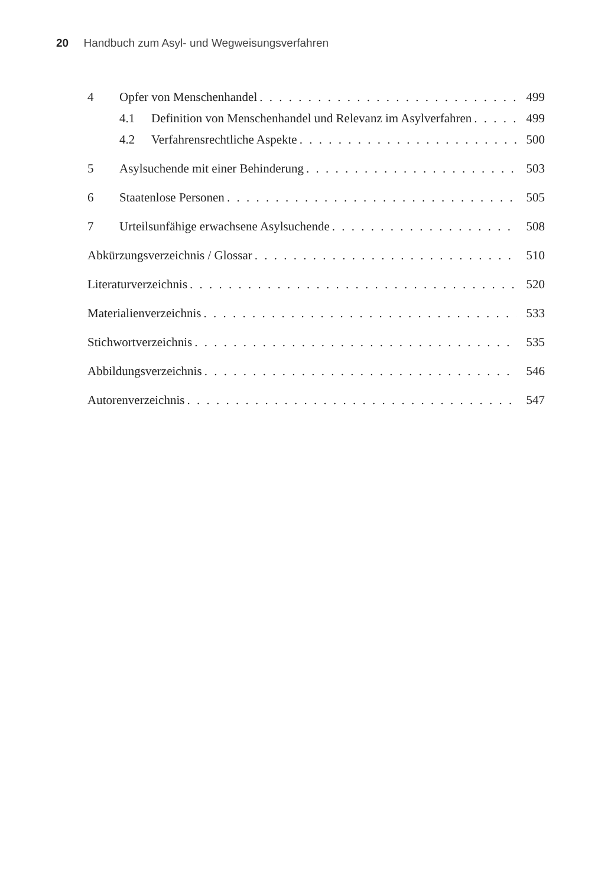20 Handbuch zum Asyl- und Wegweisungsverfahren
4 Opfer von Menschenhandel 499
4.1 Definition von Menschenhandel und Relevanz im Asylverfahren 499
4.2 Verfahrensrechtliche Aspekte 500
5 Asylsuchende mit einer Behinderung 503
6 Staatenlose Personen 505
7 Urteilsunfähige erwachsene Asylsuchende 508
Abkürzungsverzeichnis / Glossar 510
Literaturverzeichnis 520
Materialienverzeichnis 533
Stichwortverzeichnis 535
Abbildungsverzeichnis 546
Autorenverzeichnis 547